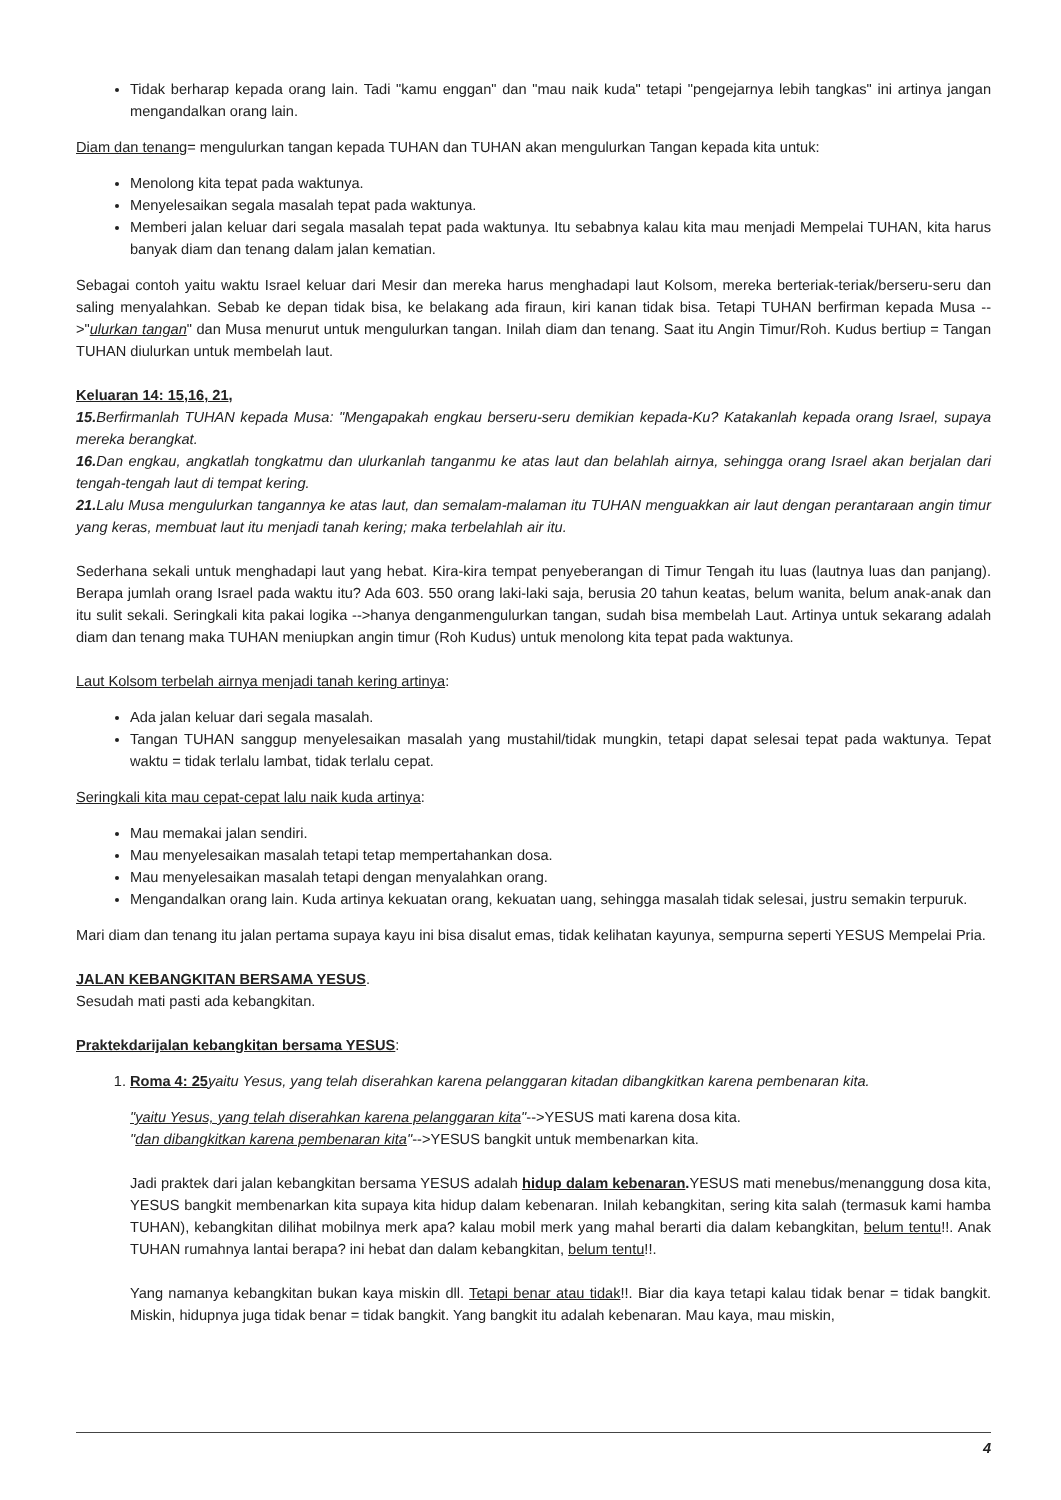Tidak berharap kepada orang lain. Tadi "kamu enggan" dan "mau naik kuda" tetapi "pengejarnya lebih tangkas" ini artinya jangan mengandalkan orang lain.
Diam dan tenang= mengulurkan tangan kepada TUHAN dan TUHAN akan mengulurkan Tangan kepada kita untuk:
Menolong kita tepat pada waktunya.
Menyelesaikan segala masalah tepat pada waktunya.
Memberi jalan keluar dari segala masalah tepat pada waktunya. Itu sebabnya kalau kita mau menjadi Mempelai TUHAN, kita harus banyak diam dan tenang dalam jalan kematian.
Sebagai contoh yaitu waktu Israel keluar dari Mesir dan mereka harus menghadapi laut Kolsom, mereka berteriak-teriak/berseru-seru dan saling menyalahkan. Sebab ke depan tidak bisa, ke belakang ada firaun, kiri kanan tidak bisa. Tetapi TUHAN berfirman kepada Musa -->"ulurkan tangan" dan Musa menurut untuk mengulurkan tangan. Inilah diam dan tenang. Saat itu Angin Timur/Roh. Kudus bertiup = Tangan TUHAN diulurkan untuk membelah laut.
Keluaran 14: 15,16, 21,
15. Berfirmanlah TUHAN kepada Musa: "Mengapakah engkau berseru-seru demikian kepada-Ku? Katakanlah kepada orang Israel, supaya mereka berangkat.
16. Dan engkau, angkatlah tongkatmu dan ulurkanlah tanganmu ke atas laut dan belahlah airnya, sehingga orang Israel akan berjalan dari tengah-tengah laut di tempat kering.
21. Lalu Musa mengulurkan tangannya ke atas laut, dan semalam-malaman itu TUHAN menguakkan air laut dengan perantaraan angin timur yang keras, membuat laut itu menjadi tanah kering; maka terbelahlah air itu.
Sederhana sekali untuk menghadapi laut yang hebat. Kira-kira tempat penyeberangan di Timur Tengah itu luas (lautnya luas dan panjang). Berapa jumlah orang Israel pada waktu itu? Ada 603. 550 orang laki-laki saja, berusia 20 tahun keatas, belum wanita, belum anak-anak dan itu sulit sekali. Seringkali kita pakai logika -->hanya denganmengulurkan tangan, sudah bisa membelah Laut. Artinya untuk sekarang adalah diam dan tenang maka TUHAN meniupkan angin timur (Roh Kudus) untuk menolong kita tepat pada waktunya.
Laut Kolsom terbelah airnya menjadi tanah kering artinya:
Ada jalan keluar dari segala masalah.
Tangan TUHAN sanggup menyelesaikan masalah yang mustahil/tidak mungkin, tetapi dapat selesai tepat pada waktunya. Tepat waktu = tidak terlalu lambat, tidak terlalu cepat.
Seringkali kita mau cepat-cepat lalu naik kuda artinya:
Mau memakai jalan sendiri.
Mau menyelesaikan masalah tetapi tetap mempertahankan dosa.
Mau menyelesaikan masalah tetapi dengan menyalahkan orang.
Mengandalkan orang lain. Kuda artinya kekuatan orang, kekuatan uang, sehingga masalah tidak selesai, justru semakin terpuruk.
Mari diam dan tenang itu jalan pertama supaya kayu ini bisa disalut emas, tidak kelihatan kayunya, sempurna seperti YESUS Mempelai Pria.
JALAN KEBANGKITAN BERSAMA YESUS.
Sesudah mati pasti ada kebangkitan.
Praktekdarijalan kebangkitan bersama YESUS:
1. Roma 4: 25 yaitu Yesus, yang telah diserahkan karena pelanggaran kitadan dibangkitkan karena pembenaran kita.
"yaitu Yesus, yang telah diserahkan karena pelanggaran kita"-->YESUS mati karena dosa kita.
"dan dibangkitkan karena pembenaran kita"-->YESUS bangkit untuk membenarkan kita.
Jadi praktek dari jalan kebangkitan bersama YESUS adalah hidup dalam kebenaran. YESUS mati menebus/menanggung dosa kita, YESUS bangkit membenarkan kita supaya kita hidup dalam kebenaran. Inilah kebangkitan, sering kita salah (termasuk kami hamba TUHAN), kebangkitan dilihat mobilnya merk apa? kalau mobil merk yang mahal berarti dia dalam kebangkitan, belum tentu!!. Anak TUHAN rumahnya lantai berapa? ini hebat dan dalam kebangkitan, belum tentu!!.
Yang namanya kebangkitan bukan kaya miskin dll. Tetapi benar atau tidak!!. Biar dia kaya tetapi kalau tidak benar = tidak bangkit. Miskin, hidupnya juga tidak benar = tidak bangkit. Yang bangkit itu adalah kebenaran. Mau kaya, mau miskin,
4